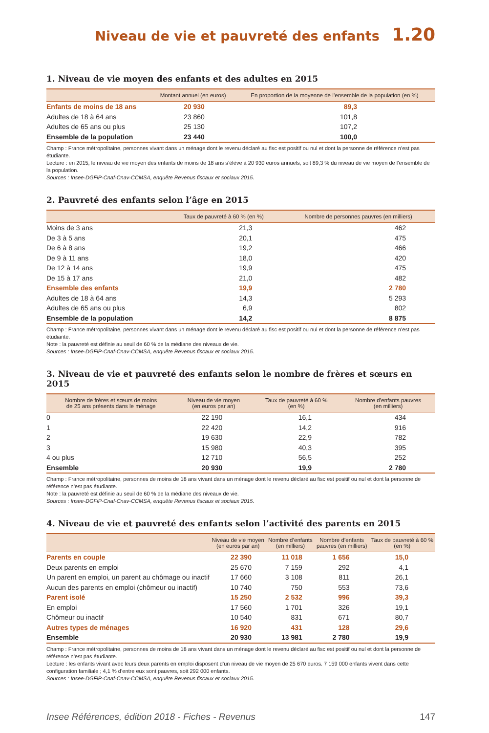Niveau de vie et pauvreté des enfants 1.20
1. Niveau de vie moyen des enfants et des adultes en 2015
| | Montant annuel (en euros) | En proportion de la moyenne de l’ensemble de la population (en %) |
| --- | --- | --- |
| Enfants de moins de 18 ans | 20 930 | 89,3 |
| Adultes de 18 à 64 ans | 23 860 | 101,8 |
| Adultes de 65 ans ou plus | 25 130 | 107,2 |
| Ensemble de la population | 23 440 | 100,0 |
Champ : France métropolitaine, personnes vivant dans un ménage dont le revenu déclaré au fisc est positif ou nul et dont la personne de référence n’est pas étudiante.
Lecture : en 2015, le niveau de vie moyen des enfants de moins de 18 ans s’élève à 20 930 euros annuels, soit 89,3 % du niveau de vie moyen de l’ensemble de la population.
Sources : Insee-DGFiP-Cnaf-Cnav-CCMSA, enquête Revenus fiscaux et sociaux 2015.
2. Pauvreté des enfants selon l’âge en 2015
| | Taux de pauvreté à 60 % (en %) | Nombre de personnes pauvres (en milliers) |
| --- | --- | --- |
| Moins de 3 ans | 21,3 | 462 |
| De 3 à 5 ans | 20,1 | 475 |
| De 6 à 8 ans | 19,2 | 466 |
| De 9 à 11 ans | 18,0 | 420 |
| De 12 à 14 ans | 19,9 | 475 |
| De 15 à 17 ans | 21,0 | 482 |
| Ensemble des enfants | 19,9 | 2 780 |
| Adultes de 18 à 64 ans | 14,3 | 5 293 |
| Adultes de 65 ans ou plus | 6,9 | 802 |
| Ensemble de la population | 14,2 | 8 875 |
Champ : France métropolitaine, personnes vivant dans un ménage dont le revenu déclaré au fisc est positif ou nul et dont la personne de référence n’est pas étudiante.
Note : la pauvreté est définie au seuil de 60 % de la médiane des niveaux de vie.
Sources : Insee-DGFiP-Cnaf-Cnav-CCMSA, enquête Revenus fiscaux et sociaux 2015.
3. Niveau de vie et pauvreté des enfants selon le nombre de frères et sœurs en 2015
| Nombre de frères et sœurs de moins de 25 ans présents dans le ménage | Niveau de vie moyen (en euros par an) | Taux de pauvreté à 60 % (en %) | Nombre d’enfants pauvres (en milliers) |
| --- | --- | --- | --- |
| 0 | 22 190 | 16,1 | 434 |
| 1 | 22 420 | 14,2 | 916 |
| 2 | 19 630 | 22,9 | 782 |
| 3 | 15 980 | 40,3 | 395 |
| 4 ou plus | 12 710 | 56,5 | 252 |
| Ensemble | 20 930 | 19,9 | 2 780 |
Champ : France métropolitaine, personnes de moins de 18 ans vivant dans un ménage dont le revenu déclaré au fisc est positif ou nul et dont la personne de référence n’est pas étudiante.
Note : la pauvreté est définie au seuil de 60 % de la médiane des niveaux de vie.
Sources : Insee-DGFiP-Cnaf-Cnav-CCMSA, enquête Revenus fiscaux et sociaux 2015.
4. Niveau de vie et pauvreté des enfants selon l’activité des parents en 2015
| | Niveau de vie moyen (en euros par an) | Nombre d’enfants (en milliers) | Nombre d’enfants pauvres (en milliers) | Taux de pauvreté à 60 % (en %) |
| --- | --- | --- | --- | --- |
| Parents en couple | 22 390 | 11 018 | 1 656 | 15,0 |
| Deux parents en emploi | 25 670 | 7 159 | 292 | 4,1 |
| Un parent en emploi, un parent au chômage ou inactif | 17 660 | 3 108 | 811 | 26,1 |
| Aucun des parents en emploi (chômeur ou inactif) | 10 740 | 750 | 553 | 73,6 |
| Parent isolé | 15 250 | 2 532 | 996 | 39,3 |
| En emploi | 17 560 | 1 701 | 326 | 19,1 |
| Chômeur ou inactif | 10 540 | 831 | 671 | 80,7 |
| Autres types de ménages | 16 920 | 431 | 128 | 29,6 |
| Ensemble | 20 930 | 13 981 | 2 780 | 19,9 |
Champ : France métropolitaine, personnes de moins de 18 ans vivant dans un ménage dont le revenu déclaré au fisc est positif ou nul et dont la personne de référence n’est pas étudiante.
Lecture : les enfants vivant avec leurs deux parents en emploi disposent d’un niveau de vie moyen de 25 670 euros. 7 159 000 enfants vivent dans cette configuration familiale ; 4,1 % d’entre eux sont pauvres, soit 292 000 enfants.
Sources : Insee-DGFiP-Cnaf-Cnav-CCMSA, enquête Revenus fiscaux et sociaux 2015.
Insee Références, édition 2018 - Fiches - Revenus 147